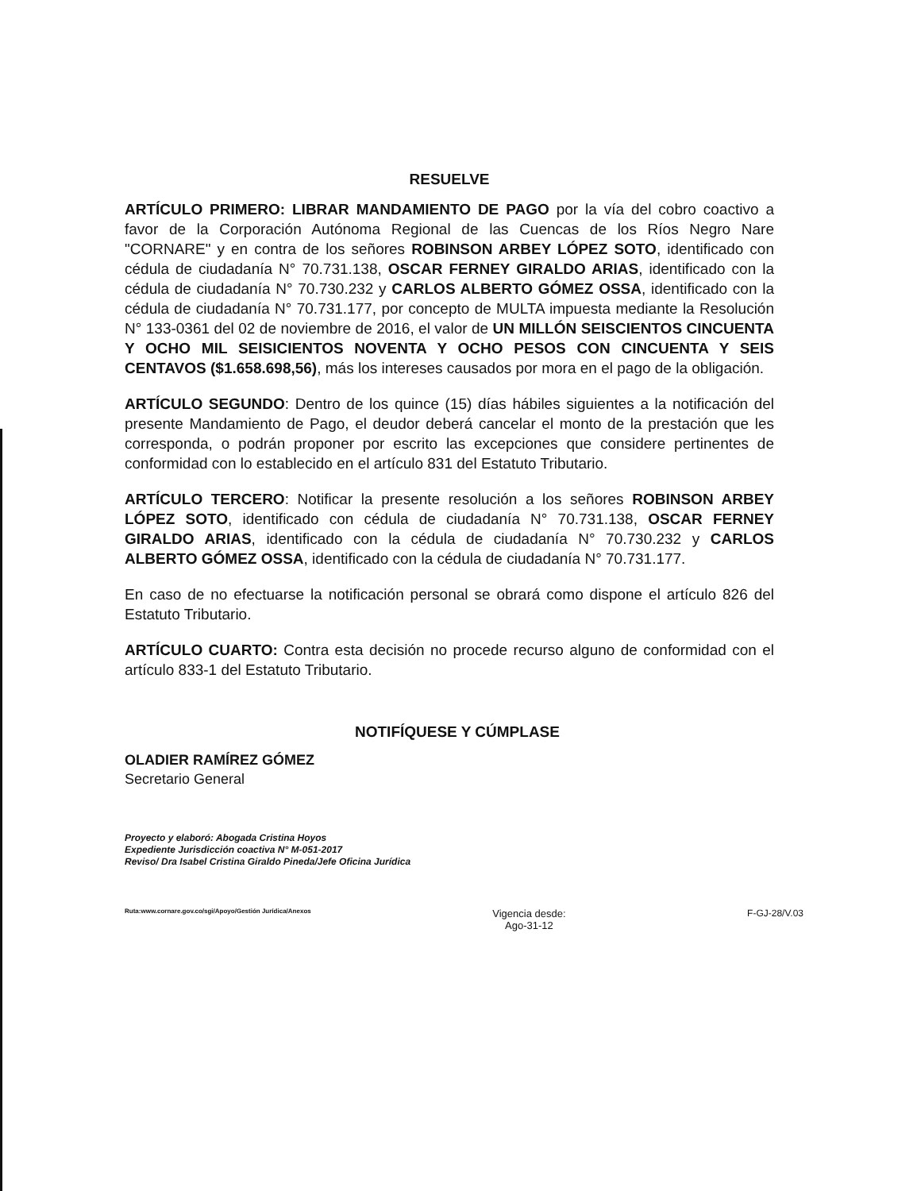RESUELVE
ARTÍCULO PRIMERO: LIBRAR MANDAMIENTO DE PAGO por la vía del cobro coactivo a favor de la Corporación Autónoma Regional de las Cuencas de los Ríos Negro Nare "CORNARE" y en contra de los señores ROBINSON ARBEY LÓPEZ SOTO, identificado con cédula de ciudadanía N° 70.731.138, OSCAR FERNEY GIRALDO ARIAS, identificado con la cédula de ciudadanía N° 70.730.232 y CARLOS ALBERTO GÓMEZ OSSA, identificado con la cédula de ciudadanía N° 70.731.177, por concepto de MULTA impuesta mediante la Resolución N° 133-0361 del 02 de noviembre de 2016, el valor de UN MILLÓN SEISCIENTOS CINCUENTA Y OCHO MIL SEISICIENTOS NOVENTA Y OCHO PESOS CON CINCUENTA Y SEIS CENTAVOS ($1.658.698,56), más los intereses causados por mora en el pago de la obligación.
ARTÍCULO SEGUNDO: Dentro de los quince (15) días hábiles siguientes a la notificación del presente Mandamiento de Pago, el deudor deberá cancelar el monto de la prestación que les corresponda, o podrán proponer por escrito las excepciones que considere pertinentes de conformidad con lo establecido en el artículo 831 del Estatuto Tributario.
ARTÍCULO TERCERO: Notificar la presente resolución a los señores ROBINSON ARBEY LÓPEZ SOTO, identificado con cédula de ciudadanía N° 70.731.138, OSCAR FERNEY GIRALDO ARIAS, identificado con la cédula de ciudadanía N° 70.730.232 y CARLOS ALBERTO GÓMEZ OSSA, identificado con la cédula de ciudadanía N° 70.731.177.
En caso de no efectuarse la notificación personal se obrará como dispone el artículo 826 del Estatuto Tributario.
ARTÍCULO CUARTO: Contra esta decisión no procede recurso alguno de conformidad con el artículo 833-1 del Estatuto Tributario.
OLADIER RAMÍREZ GÓMEZ
Secretario General
NOTIFÍQUESE Y CÚMPLASE
Proyecto y elaboró: Abogada Cristina Hoyos
Expediente Jurisdicción coactiva N° M-051-2017
Reviso/ Dra Isabel Cristina Giraldo Pineda/Jefe Oficina Jurídica
Ruta:www.cornare.gov.co/sgi/Apoyo/Gestión Jurídica/Anexos
Vigencia desde:
Ago-31-12
F-GJ-28/V.03